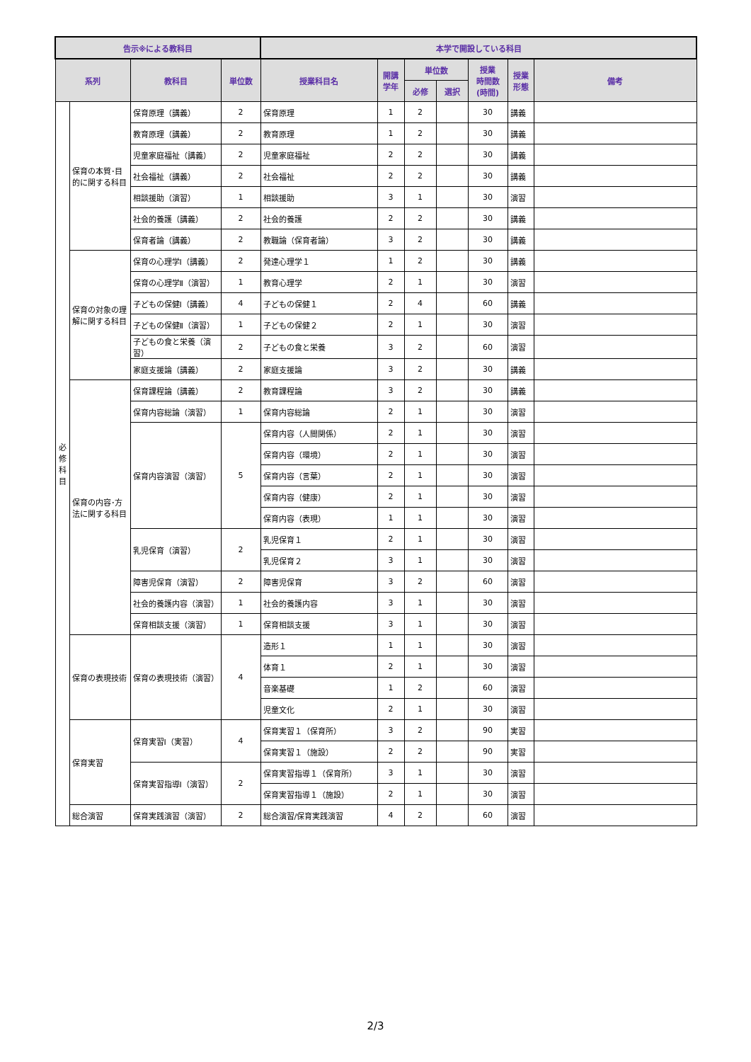| 告示※による教科目 | | | | 本学で開設している科目 | | | | | | |
| --- | --- | --- | --- | --- | --- | --- | --- | --- | --- | --- |
| 系列 | | 教科目 | 単位数 | 授業科目名 | 開講 学年 | 単位数 | | 授業 時間数 (時間) | 授業 形態 | 備考 |
| | | | | | | 必修 | 選択 | | | |
| 必 修 科 目 | 保育の本質･目的に関する科目 | 保育原理（講義） | 2 | 保育原理 | 1 | 2 | | 30 | 講義 | |
| | | 教育原理（講義） | 2 | 教育原理 | 1 | 2 | | 30 | 講義 | |
| | | 児童家庭福祉（講義） | 2 | 児童家庭福祉 | 2 | 2 | | 30 | 講義 | |
| | | 社会福祉（講義） | 2 | 社会福祉 | 2 | 2 | | 30 | 講義 | |
| | | 相談援助（演習） | 1 | 相談援助 | 3 | 1 | | 30 | 演習 | |
| | | 社会的養護（講義） | 2 | 社会的養護 | 2 | 2 | | 30 | 講義 | |
| | | 保育者論（講義） | 2 | 教職論（保育者論） | 3 | 2 | | 30 | 講義 | |
| | 保育の対象の理解に関する科目 | 保育の心理学Ⅰ（講義） | 2 | 発達心理学１ | 1 | 2 | | 30 | 講義 | |
| | | 保育の心理学Ⅱ（演習） | 1 | 教育心理学 | 2 | 1 | | 30 | 演習 | |
| | | 子どもの保健Ⅰ（講義） | 4 | 子どもの保健１ | 2 | 4 | | 60 | 講義 | |
| | | 子どもの保健Ⅱ（演習） | 1 | 子どもの保健２ | 2 | 1 | | 30 | 演習 | |
| | | 子どもの食と栄養（演習） | 2 | 子どもの食と栄養 | 3 | 2 | | 60 | 演習 | |
| | | 家庭支援論（講義） | 2 | 家庭支援論 | 3 | 2 | | 30 | 講義 | |
| | 保育の内容･方法に関する科目 | 保育課程論（講義） | 2 | 教育課程論 | 3 | 2 | | 30 | 講義 | |
| | | 保育内容総論（演習） | 1 | 保育内容総論 | 2 | 1 | | 30 | 演習 | |
| | | 保育内容演習（演習） | 5 | 保育内容（人間関係） | 2 | 1 | | 30 | 演習 | |
| | | | | 保育内容（環境） | 2 | 1 | | 30 | 演習 | |
| | | | | 保育内容（言葉） | 2 | 1 | | 30 | 演習 | |
| | | | | 保育内容（健康） | 2 | 1 | | 30 | 演習 | |
| | | | | 保育内容（表現） | 1 | 1 | | 30 | 演習 | |
| | | 乳児保育（演習） | 2 | 乳児保育１ | 2 | 1 | | 30 | 演習 | |
| | | | | 乳児保育２ | 3 | 1 | | 30 | 演習 | |
| | | 障害児保育（演習） | 2 | 障害児保育 | 3 | 2 | | 60 | 演習 | |
| | | 社会的養護内容（演習） | 1 | 社会的養護内容 | 3 | 1 | | 30 | 演習 | |
| | | 保育相談支援（演習） | 1 | 保育相談支援 | 3 | 1 | | 30 | 演習 | |
| | 保育の表現技術 | 保育の表現技術（演習） | 4 | 造形１ | 1 | 1 | | 30 | 演習 | |
| | | | | 体育１ | 2 | 1 | | 30 | 演習 | |
| | | | | 音楽基礎 | 1 | 2 | | 60 | 演習 | |
| | | | | 児童文化 | 2 | 1 | | 30 | 演習 | |
| | 保育実習 | 保育実習Ⅰ（実習） | 4 | 保育実習１（保育所） | 3 | 2 | | 90 | 実習 | |
| | | | | 保育実習１（施設） | 2 | 2 | | 90 | 実習 | |
| | | 保育実習指導Ⅰ（演習） | 2 | 保育実習指導１（保育所） | 3 | 1 | | 30 | 演習 | |
| | | | | 保育実習指導１（施設） | 2 | 1 | | 30 | 演習 | |
| | 総合演習 | 保育実践演習（演習） | 2 | 総合演習/保育実践演習 | 4 | 2 | | 60 | 演習 | |
2/3